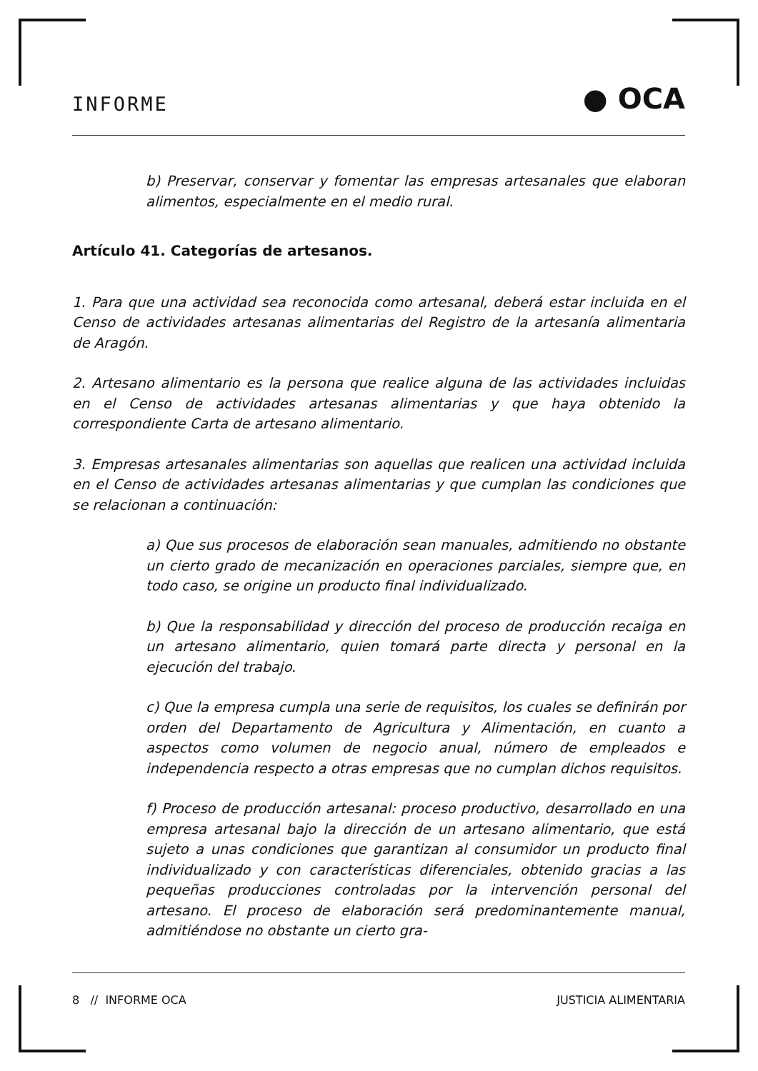INFORME ● OCA
b) Preservar, conservar y fomentar las empresas artesanales que elaboran alimentos, especialmente en el medio rural.
Artículo 41. Categorías de artesanos.
1. Para que una actividad sea reconocida como artesanal, deberá estar incluida en el Censo de actividades artesanas alimentarias del Registro de la artesanía alimentaria de Aragón.
2. Artesano alimentario es la persona que realice alguna de las actividades incluidas en el Censo de actividades artesanas alimentarias y que haya obtenido la correspondiente Carta de artesano alimentario.
3. Empresas artesanales alimentarias son aquellas que realicen una actividad incluida en el Censo de actividades artesanas alimentarias y que cumplan las condiciones que se relacionan a continuación:
a) Que sus procesos de elaboración sean manuales, admitiendo no obstante un cierto grado de mecanización en operaciones parciales, siempre que, en todo caso, se origine un producto final individualizado.
b) Que la responsabilidad y dirección del proceso de producción recaiga en un artesano alimentario, quien tomará parte directa y personal en la ejecución del trabajo.
c) Que la empresa cumpla una serie de requisitos, los cuales se definirán por orden del Departamento de Agricultura y Alimentación, en cuanto a aspectos como volumen de negocio anual, número de empleados e independencia respecto a otras empresas que no cumplan dichos requisitos.
f) Proceso de producción artesanal: proceso productivo, desarrollado en una empresa artesanal bajo la dirección de un artesano alimentario, que está sujeto a unas condiciones que garantizan al consumidor un producto final individualizado y con características diferenciales, obtenido gracias a las pequeñas producciones controladas por la intervención personal del artesano. El proceso de elaboración será predominantemente manual, admitiéndose no obstante un cierto gra-
8 // INFORME OCA JUSTICIA ALIMENTARIA